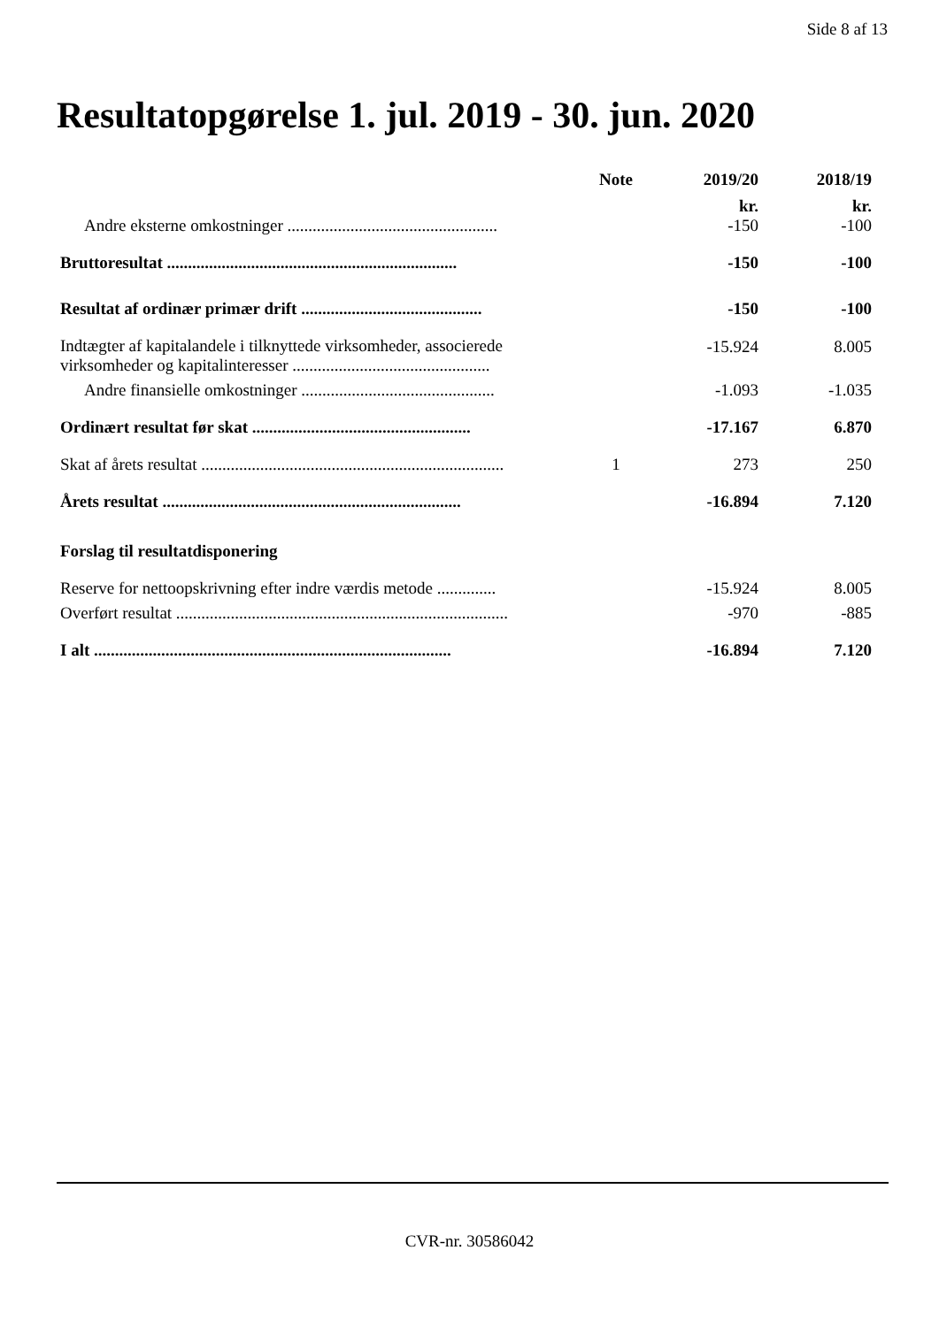Side 8 af 13
Resultatopgørelse 1. jul. 2019 - 30. jun. 2020
| | Note | 2019/20 | 2018/19 |
| --- | --- | --- | --- |
| | | kr. | kr. |
| Andre eksterne omkostninger .................................................. | | -150 | -100 |
| Bruttoresultat ..................................................................... | | -150 | -100 |
| Resultat af ordinær primær drift ........................................... | | -150 | -100 |
| Indtægter af kapitalandele i tilknyttede virksomheder, associerede virksomheder og kapitalinteresser ............................................... | | -15.924 | 8.005 |
| Andre finansielle omkostninger .............................................. | | -1.093 | -1.035 |
| Ordinært resultat før skat .................................................... | | -17.167 | 6.870 |
| Skat af årets resultat ........................................................................ | 1 | 273 | 250 |
| Årets resultat ....................................................................... | | -16.894 | 7.120 |
| Forslag til resultatdisponering | | | |
| Reserve for nettoopskrivning efter indre værdis metode .............. | | -15.924 | 8.005 |
| Overført resultat ............................................................................... | | -970 | -885 |
| I alt ..................................................................................... | | -16.894 | 7.120 |
CVR-nr. 30586042